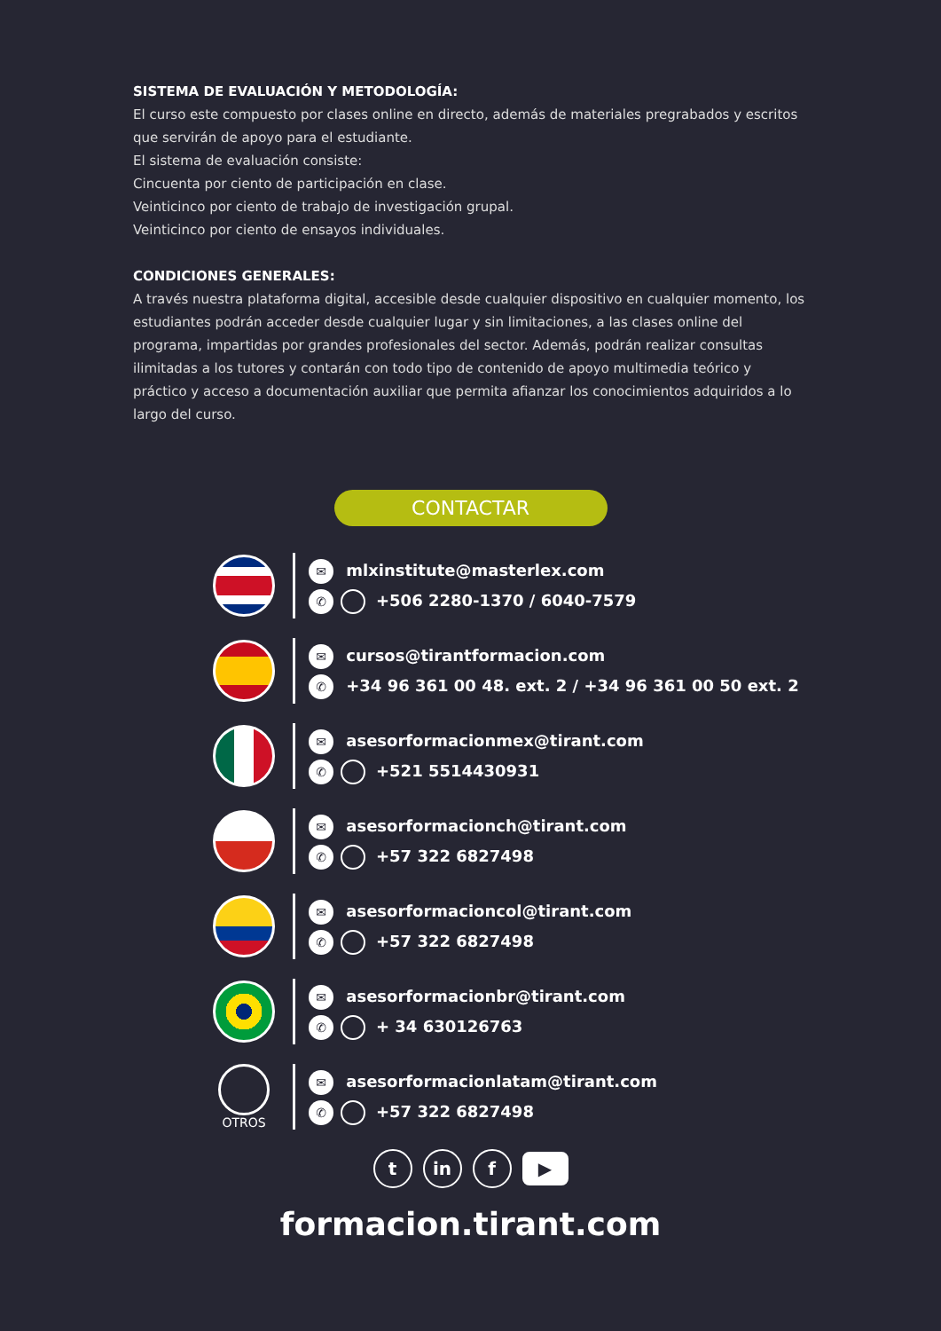SISTEMA DE EVALUACIÓN Y METODOLOGÍA:
El curso este compuesto por clases online en directo, además de materiales pregrabados y escritos que servirán de apoyo para el estudiante.
El sistema de evaluación consiste:
Cincuenta por ciento de participación en clase.
Veinticinco por ciento de trabajo de investigación grupal.
Veinticinco por ciento de ensayos individuales.
CONDICIONES GENERALES:
A través nuestra plataforma digital, accesible desde cualquier dispositivo en cualquier momento, los estudiantes podrán acceder desde cualquier lugar y sin limitaciones, a las clases online del programa, impartidas por grandes profesionales del sector. Además, podrán realizar consultas ilimitadas a los tutores y contarán con todo tipo de contenido de apoyo multimedia teórico y práctico y acceso a documentación auxiliar que permita afianzar los conocimientos adquiridos a lo largo del curso.
CONTACTAR
✉ mlxinstitute@masterlex.com
✆ +506 2280-1370 / 6040-7579
✉ cursos@tirantformacion.com
✆ +34 96 361 00 48. ext. 2 / +34 96 361 00 50 ext. 2
✉ asesorformacionmex@tirant.com
✆ +521 5514430931
✉ asesorformacionch@tirant.com
✆ +57 322 6827498
✉ asesorformacioncol@tirant.com
✆ +57 322 6827498
✉ asesorformacionbr@tirant.com
✆ + 34 630126763
OTROS
✉ asesorformacionlatam@tirant.com
✆ +57 322 6827498
tin f ▶
formacion.tirant.com